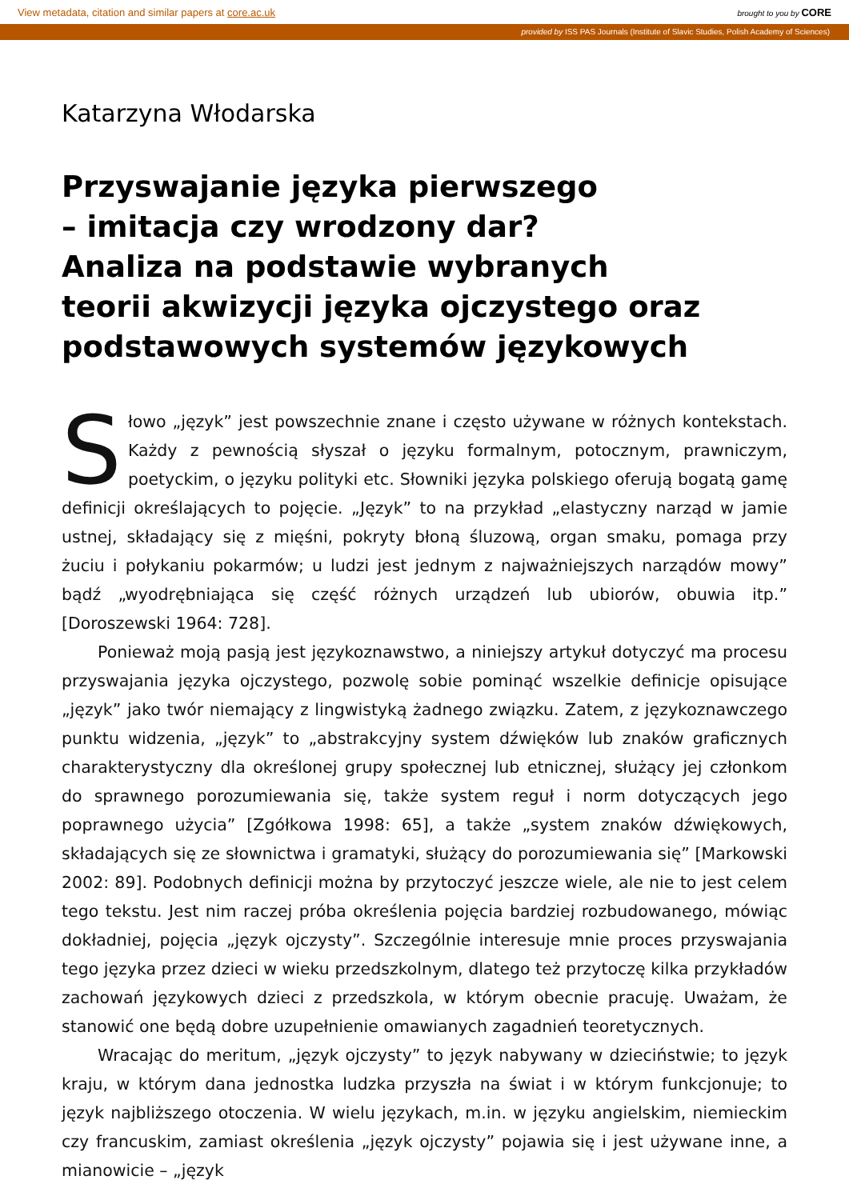View metadata, citation and similar papers at core.ac.uk brought to you by CORE
provided by ISS PAS Journals (Institute of Slavic Studies, Polish Academy of Sciences)
Katarzyna Włodarska
Przyswajanie języka pierwszego
– imitacja czy wrodzony dar?
Analiza na podstawie wybranych
teorii akwizycji języka ojczystego oraz
podstawowych systemów językowych
Słowo „język” jest powszechnie znane i często używane w różnych kontekstach. Każdy z pewnością słyszał o języku formalnym, potocznym, prawniczym, poetyckim, o języku polityki etc. Słowniki języka polskiego oferują bogatą gamę definicji określających to pojęcie. „Język” to na przykład „elastyczny narząd w jamie ustnej, składający się z mięśni, pokryty błoną śluzową, organ smaku, pomaga przy żuciu i połykaniu pokarmów; u ludzi jest jednym z najważniejszych narządów mowy” bądź „wyodrębniająca się część różnych urządzeń lub ubiorów, obuwia itp.” [Doroszewski 1964: 728].
Ponieważ moją pasją jest językoznawstwo, a niniejszy artykuł dotyczyć ma procesu przyswajania języka ojczystego, pozwolę sobie pominąć wszelkie definicje opisujące „język” jako twór niemający z lingwistyką żadnego związku. Zatem, z językoznawczego punktu widzenia, „język” to „abstrakcyjny system dźwięków lub znaków graficznych charakterystyczny dla określonej grupy społecznej lub etnicznej, służący jej członkom do sprawnego porozumiewania się, także system reguł i norm dotyczących jego poprawnego użycia” [Zgółkowa 1998: 65], a także „system znaków dźwiękowych, składających się ze słownictwa i gramatyki, służący do porozumiewania się” [Markowski 2002: 89]. Podobnych definicji można by przytoczyć jeszcze wiele, ale nie to jest celem tego tekstu. Jest nim raczej próba określenia pojęcia bardziej rozbudowanego, mówiąc dokładniej, pojęcia „język ojczysty”. Szczególnie interesuje mnie proces przyswajania tego języka przez dzieci w wieku przedszkolnym, dlatego też przytoczę kilka przykładów zachowań językowych dzieci z przedszkola, w którym obecnie pracuję. Uważam, że stanowić one będą dobre uzupełnienie omawianych zagadnień teoretycznych.
Wracając do meritum, „język ojczysty” to język nabywany w dzieciństwie; to język kraju, w którym dana jednostka ludzka przyszła na świat i w którym funkcjonuje; to język najbliższego otoczenia. W wielu językach, m.in. w języku angielskim, niemieckim czy francuskim, zamiast określenia „język ojczysty” pojawia się i jest używane inne, a mianowicie – „język